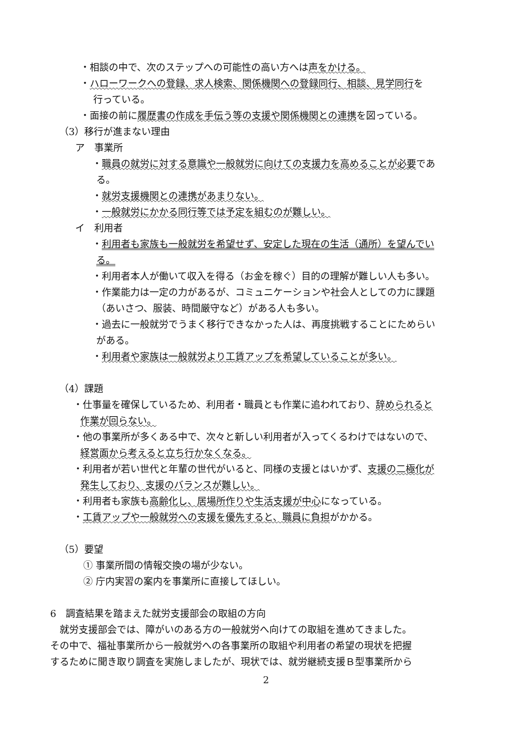・相談の中で、次のステップへの可能性の高い方へは声をかける。
・ハローワークへの登録、求人検索、関係機関への登録同行、相談、見学同行を
行っている。
・面接の前に履歴書の作成を手伝う等の支援や関係機関との連携を図っている。
（3）移行が進まない理由
ア　事業所
・職員の就労に対する意識や一般就労に向けての支援力を高めることが必要であ
る。
・就労支援機関との連携があまりない。
・一般就労にかかる同行等では予定を組むのが難しい。
イ　利用者
・利用者も家族も一般就労を希望せず、安定した現在の生活（通所）を望んでい
る。
・利用者本人が働いて収入を得る（お金を稼ぐ）目的の理解が難しい人も多い。
・作業能力は一定の力があるが、コミュニケーションや社会人としての力に課題
（あいさつ、服装、時間厳守など）がある人も多い。
・過去に一般就労でうまく移行できなかった人は、再度挑戦することにためらい
がある。
・利用者や家族は一般就労より工賃アップを希望していることが多い。
（4）課題
・仕事量を確保しているため、利用者・職員とも作業に追われており、辞められると
作業が回らない。
・他の事業所が多くある中で、次々と新しい利用者が入ってくるわけではないので、
経営面から考えると立ち行かなくなる。
・利用者が若い世代と年輩の世代がいると、同様の支援とはいかず、支援の二極化が
発生しており、支援のバランスが難しい。
・利用者も家族も高齢化し、居場所作りや生活支援が中心になっている。
・工賃アップや一般就労への支援を優先すると、職員に負担がかかる。
（5）要望
① 事業所間の情報交換の場が少ない。
② 庁内実習の案内を事業所に直接してほしい。
6　調査結果を踏まえた就労支援部会の取組の方向
　就労支援部会では、障がいのある方の一般就労へ向けての取組を進めてきました。
その中で、福祉事業所から一般就労への各事業所の取組や利用者の希望の現状を把握
するために聞き取り調査を実施しましたが、現状では、就労継続支援Ｂ型事業所から
2